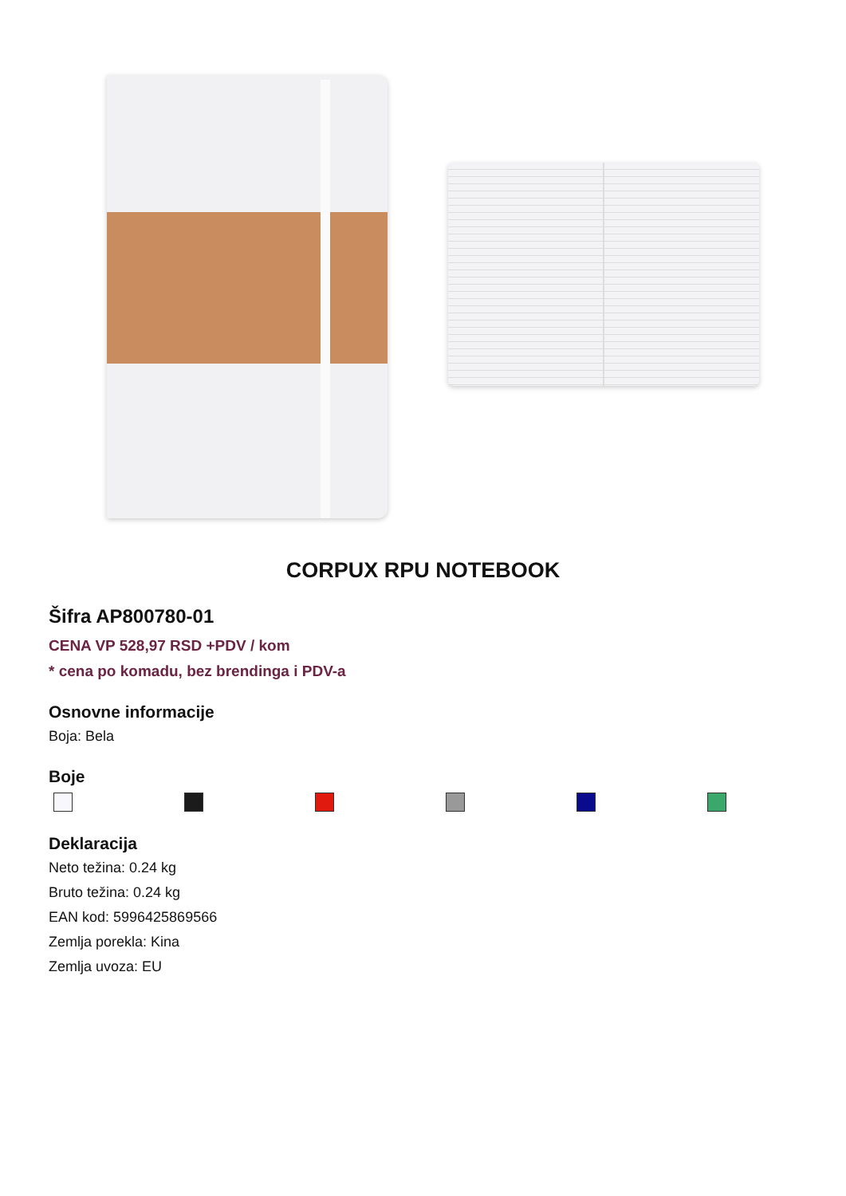CORPUX RPU NOTEBOOK
Šifra AP800780-01
CENA VP 528,97 RSD +PDV / kom
* cena po komadu, bez brendinga i PDV-a
Osnovne informacije
Boja: Bela
Boje
Deklaracija
Neto težina: 0.24 kg
Bruto težina: 0.24 kg
EAN kod: 5996425869566
Zemlja porekla: Kina
Zemlja uvoza: EU